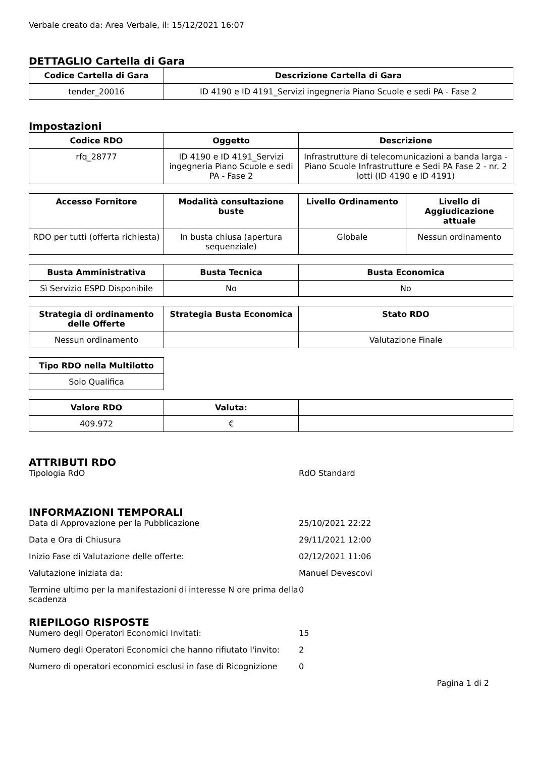Verbale creato da: Area Verbale, il: 15/12/2021 16:07
DETTAGLIO Cartella di Gara
| Codice Cartella di Gara | Descrizione Cartella di Gara |
| --- | --- |
| tender_20016 | ID 4190 e ID 4191_Servizi ingegneria Piano Scuole e sedi PA - Fase 2 |
Impostazioni
| Codice RDO | Oggetto | Descrizione |
| --- | --- | --- |
| rfq_28777 | ID 4190 e ID 4191_Servizi ingegneria Piano Scuole e sedi PA - Fase 2 | Infrastrutture di telecomunicazioni a banda larga - Piano Scuole Infrastrutture e Sedi PA Fase 2 - nr. 2 lotti (ID 4190 e ID 4191) |
| Accesso Fornitore | Modalità consultazione buste | Livello Ordinamento | Livello di Aggiudicazione attuale |
| --- | --- | --- | --- |
| RDO per tutti (offerta richiesta) | In busta chiusa (apertura sequenziale) | Globale | Nessun ordinamento |
| Busta Amministrativa | Busta Tecnica | Busta Economica |
| --- | --- | --- |
| Sì Servizio ESPD Disponibile | No | No |
| Strategia di ordinamento delle Offerte | Strategia Busta Economica | Stato RDO |
| --- | --- | --- |
| Nessun ordinamento | | Valutazione Finale |
| Tipo RDO nella Multilotto |
| --- |
| Solo Qualifica |
| Valore RDO | Valuta: | |
| --- | --- | --- |
| 409.972 | € | |
ATTRIBUTI RDO
Tipologia RdO RdO Standard
INFORMAZIONI TEMPORALI
Data di Approvazione per la Pubblicazione 25/10/2021 22:22
Data e Ora di Chiusura 29/11/2021 12:00
Inizio Fase di Valutazione delle offerte: 02/12/2021 11:06
Valutazione iniziata da: Manuel Devescovi
Termine ultimo per la manifestazioni di interesse N ore prima della scadenza
0
RIEPILOGO RISPOSTE
Numero degli Operatori Economici Invitati: 15
Numero degli Operatori Economici che hanno rifiutato l'invito:
2
Numero di operatori economici esclusi in fase di Ricognizione
0
Pagina 1 di 2